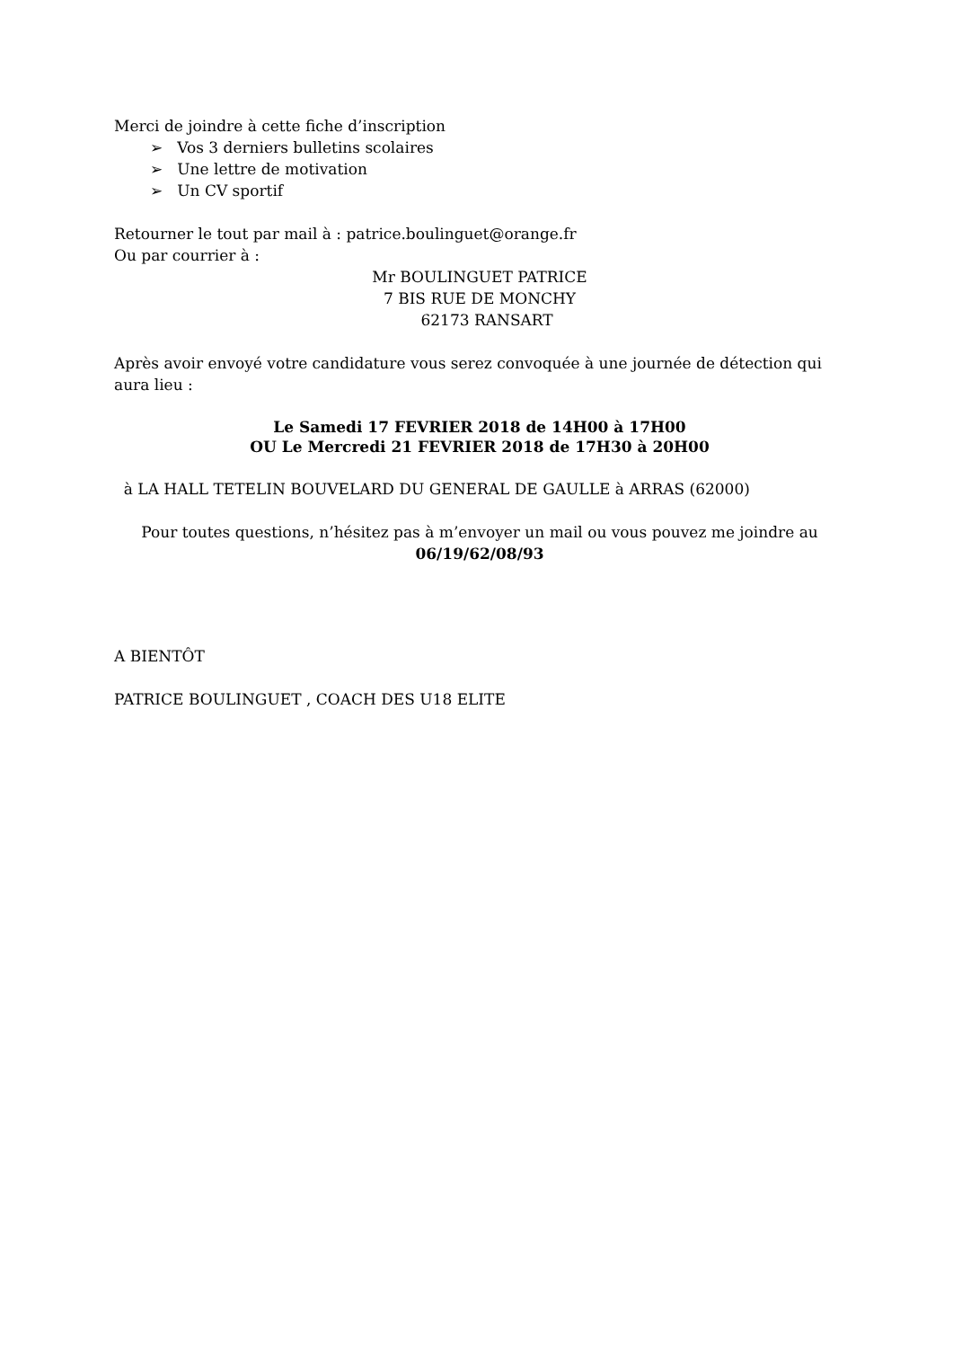Merci de joindre à cette fiche d’inscription
➢ Vos 3 derniers bulletins scolaires
➢ Une lettre de motivation
➢ Un CV sportif
Retourner le tout par mail à : patrice.boulinguet@orange.fr
Ou par courrier à :
Mr BOULINGUET PATRICE
7 BIS RUE DE MONCHY
62173 RANSART
Après avoir envoyé votre candidature vous serez convoquée à une journée de détection qui aura lieu :
Le Samedi 17 FEVRIER 2018 de 14H00 à 17H00
OU Le Mercredi 21 FEVRIER 2018 de 17H30 à 20H00
à LA HALL TETELIN BOUVELARD DU GENERAL DE GAULLE à ARRAS (62000)
Pour toutes questions, n’hésitez pas à m’envoyer un mail ou vous pouvez me joindre au 06/19/62/08/93
A BIENTÔT
PATRICE BOULINGUET , COACH DES U18 ELITE